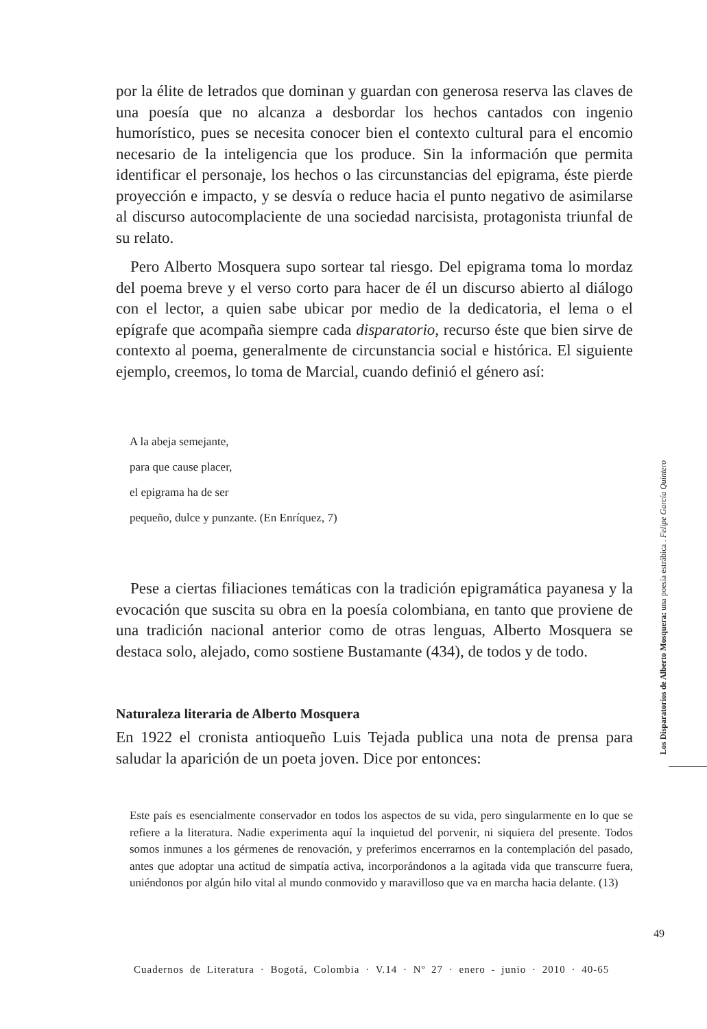por la élite de letrados que dominan y guardan con generosa reserva las claves de una poesía que no alcanza a desbordar los hechos cantados con ingenio humorístico, pues se necesita conocer bien el contexto cultural para el encomio necesario de la inteligencia que los produce. Sin la información que permita identificar el personaje, los hechos o las circunstancias del epigrama, éste pierde proyección e impacto, y se desvía o reduce hacia el punto negativo de asimilarse al discurso autocomplaciente de una sociedad narcisista, protagonista triunfal de su relato.
Pero Alberto Mosquera supo sortear tal riesgo. Del epigrama toma lo mordaz del poema breve y el verso corto para hacer de él un discurso abierto al diálogo con el lector, a quien sabe ubicar por medio de la dedicatoria, el lema o el epígrafe que acompaña siempre cada disparatorio, recurso éste que bien sirve de contexto al poema, generalmente de circunstancia social e histórica. El siguiente ejemplo, creemos, lo toma de Marcial, cuando definió el género así:
A la abeja semejante,
para que cause placer,
el epigrama ha de ser
pequeño, dulce y punzante. (En Enríquez, 7)
Pese a ciertas filiaciones temáticas con la tradición epigramática payanesa y la evocación que suscita su obra en la poesía colombiana, en tanto que proviene de una tradición nacional anterior como de otras lenguas, Alberto Mosquera se destaca solo, alejado, como sostiene Bustamante (434), de todos y de todo.
Naturaleza literaria de Alberto Mosquera
En 1922 el cronista antioqueño Luis Tejada publica una nota de prensa para saludar la aparición de un poeta joven. Dice por entonces:
Este país es esencialmente conservador en todos los aspectos de su vida, pero singularmente en lo que se refiere a la literatura. Nadie experimenta aquí la inquietud del porvenir, ni siquiera del presente. Todos somos inmunes a los gérmenes de renovación, y preferimos encerrarnos en la contemplación del pasado, antes que adoptar una actitud de simpatía activa, incorporándonos a la agitada vida que transcurre fuera, uniéndonos por algún hilo vital al mundo conmovido y maravilloso que va en marcha hacia delante. (13)
Los Disparatorios de Alberto Mosquera: una poesía estrábica . Felipe García Quintero
49
Cuadernos de Literatura · Bogotá, Colombia · V.14 · Nº 27 · enero - junio · 2010 · 40-65